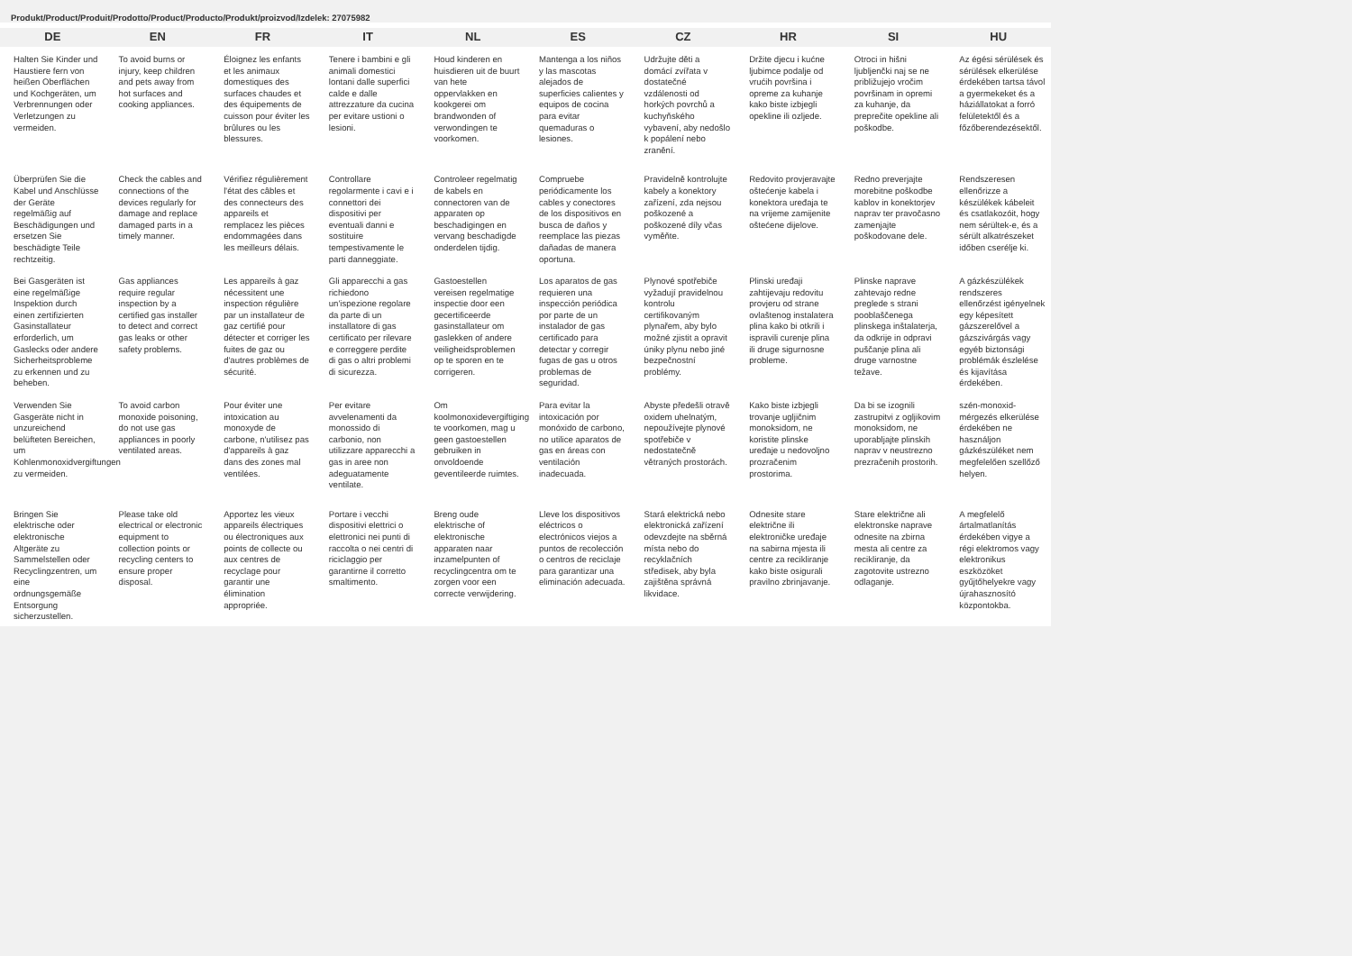Produkt/Product/Produit/Prodotto/Product/Producto/Produkt/proizvod/Izdelek: 27075982
| DE | EN | FR | IT | NL | ES | CZ | HR | SI | HU |
| --- | --- | --- | --- | --- | --- | --- | --- | --- | --- |
| Halten Sie Kinder und Haustiere fern von heißen Oberflächen und Kochgeräten, um Verbrennungen oder Verletzungen zu vermeiden. | To avoid burns or injury, keep children and pets away from hot surfaces and cooking appliances. | Éloignez les enfants et les animaux domestiques des surfaces chaudes et des équipements de cuisson pour éviter les brûlures ou les blessures. | Tenere i bambini e gli animali domestici lontani dalle superfici calde e dalle attrezzature da cucina per evitare ustioni o lesioni. | Houd kinderen en huisdieren uit de buurt van hete oppervlakken en kookgerei om brandwonden of verwondingen te voorkomen. | Mantenga a los niños y las mascotas alejados de superficies calientes y equipos de cocina para evitar quemaduras o lesiones. | Udržujte děti a domácí zvířata v dostatečné vzdálenosti od horkých povrchů a kuchyňského vybavení, aby nedošlo k popálení nebo zranění. | Držite djecu i kućne ljubimce podalje od vrućih površina i opreme za kuhanje kako biste izbjegli opekline ili ozljede. | Otroci in hišni ljubljenčki naj se ne približujejo vročim površinam in opremi za kuhanje, da preprečite opekline ali poškodbe. | Az égési sérülések és sérülések elkerülése érdekében tartsa távol a gyermekeket és a háziállatokat a forró felületektől és a főzőberendezésektől. |
| Überprüfen Sie die Kabel und Anschlüsse der Geräte regelmäßig auf Beschädigungen und ersetzen Sie beschädigte Teile rechtzeitig. | Check the cables and connections of the devices regularly for damage and replace damaged parts in a timely manner. | Vérifiez régulièrement l'état des câbles et des connecteurs des appareils et remplacez les pièces endommagées dans les meilleurs délais. | Controllare regolarmente i cavi e i connettori dei dispositivi per eventuali danni e sostituire tempestivamente le parti danneggiate. | Controleer regelmatig de kabels en connectoren van de apparaten op beschadigingen en vervang beschadigde onderdelen tijdig. | Compruebe periódicamente los cables y conectores de los dispositivos en busca de daños y reemplace las piezas dañadas de manera oportuna. | Pravidelně kontrolujte kabely a konektory zařízení, zda nejsou poškozené a poškozené díly včas vyměňte. | Redovito provjeravajte oštećenje kabela i konektora uređaja te na vrijeme zamijenite oštećene dijelove. | Redno preverjajte morebitne poškodbe kablov in konektorjev naprav ter pravočasno zamenjajte poškodovane dele. | Rendszeresen ellenőrizze a készülékek kábeleit és csatlakozóit, hogy nem sérültek-e, és a sérült alkatrészeket időben cserélje ki. |
| Bei Gasgeräten ist eine regelmäßige Inspektion durch einen zertifizierten Gasinstallateur erforderlich, um Gaslecks oder andere Sicherheitsprobleme zu erkennen und zu beheben. | Gas appliances require regular inspection by a certified gas installer to detect and correct gas leaks or other safety problems. | Les appareils à gaz nécessitent une inspection régulière par un installateur de gaz certifié pour détecter et corriger les fuites de gaz ou d'autres problèmes de sécurité. | Gli apparecchi a gas richiedono un'ispezione regolare da parte di un installatore di gas certificato per rilevare e correggere perdite di gas o altri problemi di sicurezza. | Gastoestellen vereisen regelmatige inspectie door een gecertificeerde gasinstallateur om gaslekken of andere veiligheidsproblemen op te sporen en te corrigeren. | Los aparatos de gas requieren una inspección periódica por parte de un instalador de gas certificado para detectar y corregir fugas de gas u otros problemas de seguridad. | Plynové spotřebiče vyžadují pravidelnou kontrolu certifikovaným plynařem, aby bylo možné zjistit a opravit úniky plynu nebo jiné bezpečnostní problémy. | Plinski uređaji zahtijevaju redovitu provjeru od strane ovlaštenog instalatera plina kako bi otkrili i ispravili curenje plina ili druge sigurnosne probleme. | Plinske naprave zahtevajo redne preglede s strani pooblaščenega plinskega inštalaterja, da odkrije in odpravi puščanje plina ali druge varnostne težave. | A gázkészülékek rendszeres ellenőrzést igényelnek egy képesített gázszerelővel a gázszivárgás vagy egyéb biztonsági problémák észlelése és kijavítása érdekében. |
| Verwenden Sie Gasgeräte nicht in unzureichend belüfteten Bereichen, um Kohlenmonoxidvergiftungen zu vermeiden. | To avoid carbon monoxide poisoning, do not use gas appliances in poorly ventilated areas. | Pour éviter une intoxication au monoxyde de carbone, n'utilisez pas d'appareils à gaz dans des zones mal ventilées. | Per evitare avvelenamenti da monossido di carbonio, non utilizzare apparecchi a gas in aree non adeguatamente ventilate. | Om koolmonoxidevergiftiging te voorkomen, mag u geen gastoestellen gebruiken in onvoldoende geventileerde ruimtes. | Para evitar la intoxicación por monóxido de carbono, no utilice aparatos de gas en áreas con ventilación inadecuada. | Abyste předešli otravě oxidem uhelnatým, nepoužívejte plynové spotřebiče v nedostatečně větraných prostorách. | Kako biste izbjegli trovanje ugljičnim monoksidom, ne koristite plinske uređaje u nedovoljno prozračenim prostorima. | Da bi se izognili zastrupitvi z ogljikovim monoksidom, ne uporabljajte plinskih naprav v neustrezno prezračenih prostorih. | szén-monoxid-mérgezés elkerülése érdekében ne használjon gázkészüléket nem megfelelően szellőző helyen. |
| Bringen Sie elektrische oder elektronische Altgeräte zu Sammelstellen oder Recyclingzentren, um eine ordnungsgemäße Entsorgung sicherzustellen. | Please take old electrical or electronic equipment to collection points or recycling centers to ensure proper disposal. | Apportez les vieux appareils électriques ou électroniques aux points de collecte ou aux centres de recyclage pour garantir une élimination appropriée. | Portare i vecchi dispositivi elettrici o elettronici nei punti di raccolta o nei centri di riciclaggio per garantirne il corretto smaltimento. | Breng oude elektrische of elektronische apparaten naar inzamelpunten of recyclingcentra om te zorgen voor een correcte verwijdering. | Lleve los dispositivos eléctricos o electrónicos viejos a puntos de recolección o centros de reciclaje para garantizar una eliminación adecuada. | Stará elektrická nebo elektronická zařízení odevzdejte na sběrná místa nebo do recyklačních středisek, aby byla zajištěna správná likvidace. | Odnesite stare električne ili elektroničke uređaje na sabirna mjesta ili centre za recikliranje kako biste osigurali pravilno zbrinjavanje. | Stare električne ali elektronske naprave odnesite na zbirna mesta ali centre za recikliranje, da zagotovite ustrezno odlaganje. | A megfelelő ártalmatlanítás érdekében vigye a régi elektromos vagy elektronikus eszközöket gyűjtőhelyekre vagy újrahasznosító központokba. |